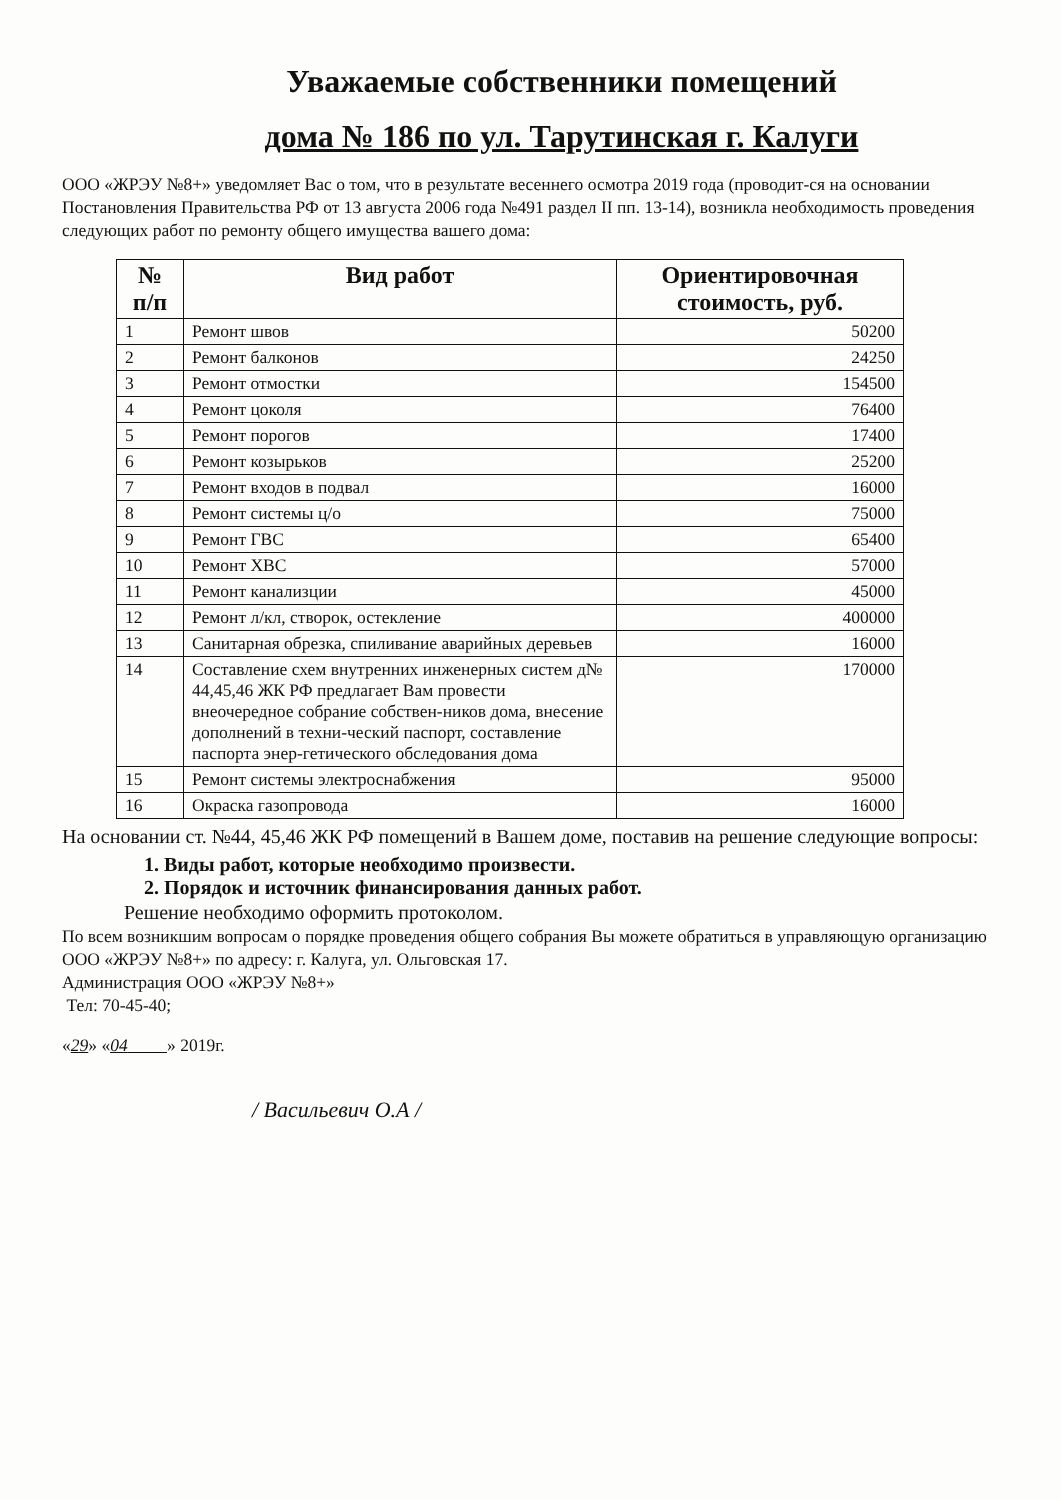Уважаемые собственники помещений
дома № 186 по ул. Тарутинская г. Калуги
ООО «ЖРЭУ №8+» уведомляет Вас о том, что в результате весеннего осмотра 2019 года (проводит-ся на основании Постановления Правительства РФ от 13 августа 2006 года №491 раздел II пп. 13-14), возникла необходимость проведения следующих работ по ремонту общего имущества вашего дома:
| № п/п | Вид работ | Ориентировочная стоимость, руб. |
| --- | --- | --- |
| 1 | Ремонт швов | 50200 |
| 2 | Ремонт балконов | 24250 |
| 3 | Ремонт отмостки | 154500 |
| 4 | Ремонт цоколя | 76400 |
| 5 | Ремонт порогов | 17400 |
| 6 | Ремонт козырьков | 25200 |
| 7 | Ремонт входов в подвал | 16000 |
| 8 | Ремонт системы ц/о | 75000 |
| 9 | Ремонт ГВС | 65400 |
| 10 | Ремонт ХВС | 57000 |
| 11 | Ремонт канализции | 45000 |
| 12 | Ремонт л/кл, створок, остекление | 400000 |
| 13 | Санитарная обрезка, спиливание аварийных деревьев | 16000 |
| 14 | Составление схем внутренних инженерных систем д№ 44,45,46 ЖК РФ предлагает Вам провести внеочередное собрание собствен-ников дома, внесение дополнений в техни-ческий паспорт, составление паспорта энер-гетического обследования дома | 170000 |
| 15 | Ремонт системы электроснабжения | 95000 |
| 16 | Окраска газопровода | 16000 |
На основании ст. №44, 45,46 ЖК РФ помещений в Вашем доме, поставив на решение следующие вопросы:
1. Виды работ, которые необходимо произвести.
2. Порядок и источник финансирования данных работ.
Решение необходимо оформить протоколом.
По всем возникшим вопросам о порядке проведения общего собрания Вы можете обратиться в управляющую организацию ООО «ЖРЭУ №8+» по адресу: г. Калуга, ул. Ольговская 17.
Администрация ООО «ЖРЭУ №8+»
Тел: 70-45-40;
«29» «04 » 2019г.
/ Васильевич О.А /